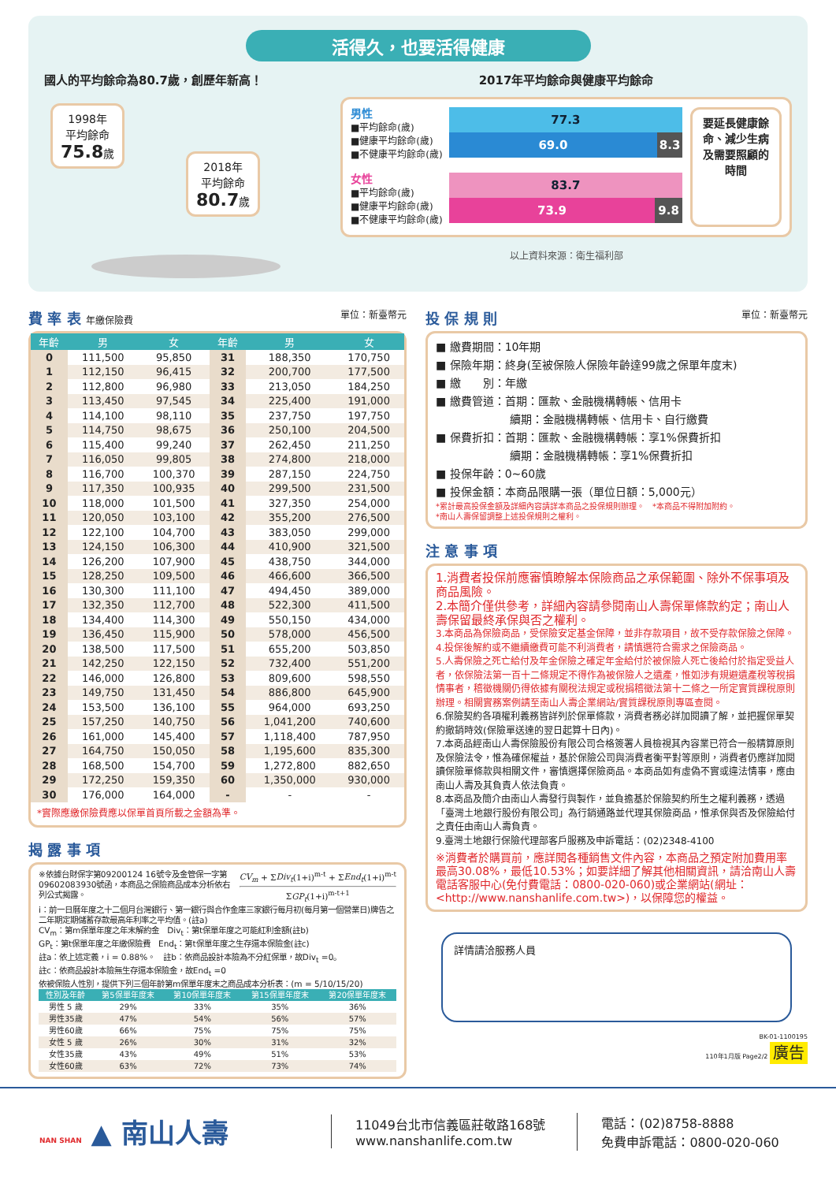活得久，也要活得健康
國人的平均餘命為80.7歲，創歷年新高！
1998年
平均餘命
75.8歲 2018年
平均餘命
80.7歲
2017年平均餘命與健康平均餘命
男性
■平均餘命(歲)
■健康平均餘命(歲)
■不健康平均餘命(歲)
77.3
69.0 8.3
女性
■平均餘命(歲)
■健康平均餘命(歲)
■不健康平均餘命(歲)
83.7
73.9 9.8
要延長健康餘命、減少生病及需要照顧的時間
以上資料來源：衛生福利部
費 率 表 年繳保險費 單位：新臺幣元
| 年齡 | 男 | 女 | 年齡 | 男 | 女 |
| --- | --- | --- | --- | --- | --- |
| 0 | 111,500 | 95,850 | 31 | 188,350 | 170,750 |
| 1 | 112,150 | 96,415 | 32 | 200,700 | 177,500 |
| 2 | 112,800 | 96,980 | 33 | 213,050 | 184,250 |
| 3 | 113,450 | 97,545 | 34 | 225,400 | 191,000 |
| 4 | 114,100 | 98,110 | 35 | 237,750 | 197,750 |
| 5 | 114,750 | 98,675 | 36 | 250,100 | 204,500 |
| 6 | 115,400 | 99,240 | 37 | 262,450 | 211,250 |
| 7 | 116,050 | 99,805 | 38 | 274,800 | 218,000 |
| 8 | 116,700 | 100,370 | 39 | 287,150 | 224,750 |
| 9 | 117,350 | 100,935 | 40 | 299,500 | 231,500 |
| 10 | 118,000 | 101,500 | 41 | 327,350 | 254,000 |
| 11 | 120,050 | 103,100 | 42 | 355,200 | 276,500 |
| 12 | 122,100 | 104,700 | 43 | 383,050 | 299,000 |
| 13 | 124,150 | 106,300 | 44 | 410,900 | 321,500 |
| 14 | 126,200 | 107,900 | 45 | 438,750 | 344,000 |
| 15 | 128,250 | 109,500 | 46 | 466,600 | 366,500 |
| 16 | 130,300 | 111,100 | 47 | 494,450 | 389,000 |
| 17 | 132,350 | 112,700 | 48 | 522,300 | 411,500 |
| 18 | 134,400 | 114,300 | 49 | 550,150 | 434,000 |
| 19 | 136,450 | 115,900 | 50 | 578,000 | 456,500 |
| 20 | 138,500 | 117,500 | 51 | 655,200 | 503,850 |
| 21 | 142,250 | 122,150 | 52 | 732,400 | 551,200 |
| 22 | 146,000 | 126,800 | 53 | 809,600 | 598,550 |
| 23 | 149,750 | 131,450 | 54 | 886,800 | 645,900 |
| 24 | 153,500 | 136,100 | 55 | 964,000 | 693,250 |
| 25 | 157,250 | 140,750 | 56 | 1,041,200 | 740,600 |
| 26 | 161,000 | 145,400 | 57 | 1,118,400 | 787,950 |
| 27 | 164,750 | 150,050 | 58 | 1,195,600 | 835,300 |
| 28 | 168,500 | 154,700 | 59 | 1,272,800 | 882,650 |
| 29 | 172,250 | 159,350 | 60 | 1,350,000 | 930,000 |
| 30 | 176,000 | 164,000 | - | - | - |
*實際應繳保險費應以保單首頁所載之金額為準。
揭 露 事 項
※依據台財保字第09200124 16號令及金管保一字第09602083930號函，本商品之保險商品成本分析依右列公式揭露。
CV<sub>m</sub> + ΣDiv<sub>t</sub>(1+i)<sup>m-t</sup> + ΣEnd<sub>t</sub>(1+i)<sup>m-t</sup>
ΣGP<sub>t</sub>(1+i)<sup>m-t+1</sup>
i：前一日曆年度之十二個月台灣銀行、第一銀行與合作金庫三家銀行每月初(每月第一個營業日)牌告之二年期定期儲蓄存款最高年利率之平均值。(註a)
CV<sub>m</sub>：第m保單年度之年末解約金　Div<sub>t</sub>：第t保單年度之可能紅利金額(註b)
GP<sub>t</sub>：第t保單年度之年繳保險費　End<sub>t</sub>：第t保單年度之生存還本保險金(註c)
註a：依上述定義，i = 0.88%。　註b：依商品設計本險為不分紅保單，故Div<sub>t</sub> =0。
註c：依商品設計本險無生存還本保險金，故End<sub>t</sub> =0
依被保險人性別，提供下列三個年齡第m保單年度末之商品成本分析表：(m = 5/10/15/20)
| 性別及年齡 | 第5保單年度末 | 第10保單年度末 | 第15保單年度末 | 第20保單年度末 |
| --- | --- | --- | --- | --- |
| 男性 5 歲 | 29% | 33% | 35% | 36% |
| 男性35歲 | 47% | 54% | 56% | 57% |
| 男性60歲 | 66% | 75% | 75% | 75% |
| 女性 5 歲 | 26% | 30% | 31% | 32% |
| 女性35歲 | 43% | 49% | 51% | 53% |
| 女性60歲 | 63% | 72% | 73% | 74% |
投 保 規 則 單位：新臺幣元
■ 繳費期間：10年期
■ 保險年期：終身(至被保險人保險年齡達99歲之保單年度末)
■ 繳　　別：年繳
■ 繳費管道：首期：匯款、金融機構轉帳、信用卡
續期：金融機構轉帳、信用卡、自行繳費
■ 保費折扣：首期：匯款、金融機構轉帳：享1%保費折扣
續期：金融機構轉帳：享1%保費折扣
■ 投保年齡：0~60歲
■ 投保金額：本商品限購一張（單位日額：5,000元）
*累計最高投保金額及詳細內容請詳本商品之投保規則辦理。　*本商品不得附加附約。
*南山人壽保留調整上述投保規則之權利。
注 意 事 項
1.消費者投保前應審慎瞭解本保險商品之承保範圍、除外不保事項及商品風險。
2.本簡介僅供參考，詳細內容請參閱南山人壽保單條款約定；南山人壽保留最終承保與否之權利。
3.本商品為保險商品，受保險安定基金保障，並非存款項目，故不受存款保險之保障。
4.投保後解約或不繼續繳費可能不利消費者，請慎選符合需求之保險商品。
5.人壽保險之死亡給付及年金保險之確定年金給付於被保險人死亡後給付於指定受益人者，依保險法第一百十二條規定不得作為被保險人之遺產，惟如涉有規避遺產稅等稅捐情事者，稽徵機關仍得依據有關稅法規定或稅捐稽徵法第十二條之一所定實質課稅原則辦理。相關實務案例請至南山人壽企業網站/實質課稅原則專區查閱。
6.保險契約各項權利義務皆詳列於保單條款，消費者務必詳加閱讀了解，並把握保單契約撤銷時效(保險單送達的翌日起算十日內)。
7.本商品經南山人壽保險股份有限公司合格簽署人員檢視其內容業已符合一般精算原則及保險法令，惟為確保權益，基於保險公司與消費者衡平對等原則，消費者仍應詳加閱讀保險單條款與相關文件，審慎選擇保險商品。本商品如有虛偽不實或違法情事，應由南山人壽及其負責人依法負責。
8.本商品及簡介由南山人壽發行與製作，並負擔基於保險契約所生之權利義務，透過「臺灣土地銀行股份有限公司」為行銷通路並代理其保險商品，惟承保與否及保險給付之責任由南山人壽負責。
9.臺灣土地銀行保險代理部客戶服務及申訴電話：(02)2348-4100
※消費者於購買前，應詳閱各種銷售文件內容，本商品之預定附加費用率最高30.08%，最低10.53%；如要詳細了解其他相關資訊，請洽南山人壽電話客服中心(免付費電話：0800-020-060)或企業網站(網址：<http://www.nanshanlife.com.tw>)，以保障您的權益。
詳情請洽服務人員
BK-01-1100195
110年1月版 Page2/2 廣告
NAN SHAN ▲ 南山人壽
11049台北市信義區莊敬路168號
www.nanshanlife.com.tw
電話：(02)8758-8888
免費申訴電話：0800-020-060